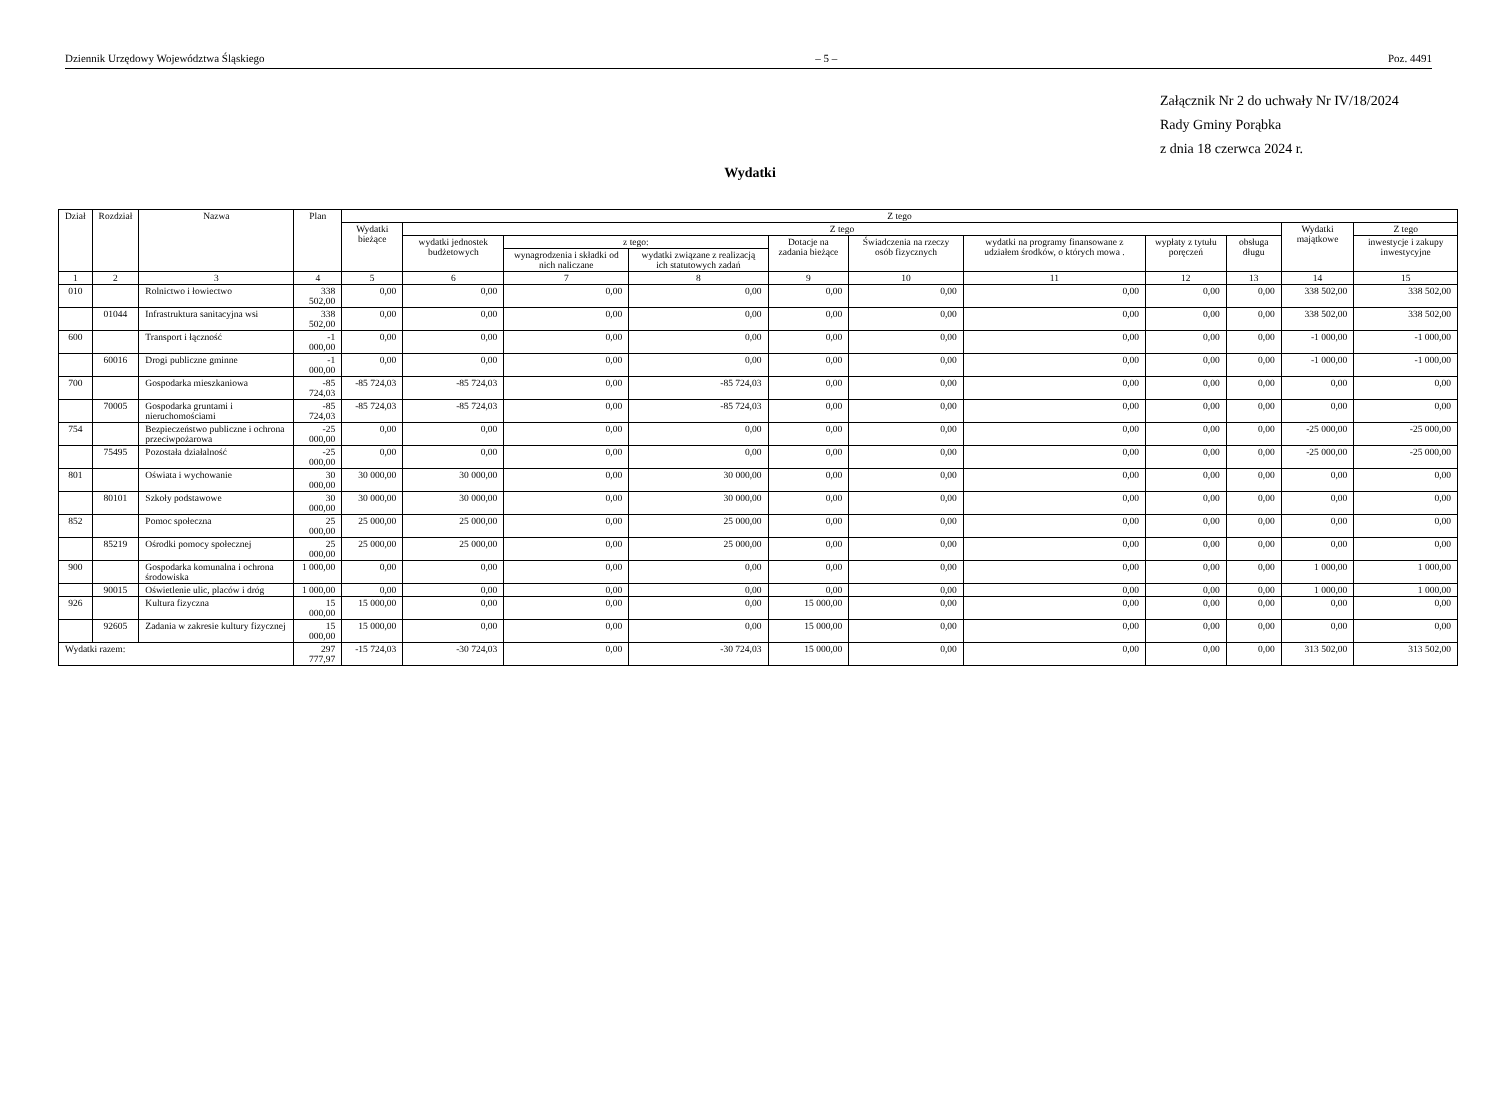Dziennik Urzędowy Województwa Śląskiego – 5 – Poz. 4491
Załącznik Nr 2 do uchwały Nr IV/18/2024
Rady Gminy Porąbka
z dnia 18 czerwca 2024 r.
Wydatki
| Dział | Rozdział | Nazwa | Plan | Z tego | | | | | | | | | | |
| --- | --- | --- | --- | --- | --- | --- | --- | --- | --- | --- | --- | --- | --- | --- |
| | | | | Wydatki bieżące | Z tego | | | | | | | | Wydatki majątkowe | Z tego |
| | | | | | wydatki jednostek budżetowych | z tego: | | Dotacje na zadania bieżące | Świadczenia na rzeczy osób fizycznych | wydatki na programy finansowane z udziałem środków, o których mowa . | wypłaty z tytułu poręczeń | obsługa długu | | inwestycje i zakupy inwestycyjne |
| | | | | | | wynagrodzenia i składki od nich naliczane | wydatki związane z realizacją ich statutowych zadań | | | | | | | |
| 1 | 2 | 3 | 4 | 5 | 6 | 7 | 8 | 9 | 10 | 11 | 12 | 13 | 14 | 15 |
| 010 | | Rolnictwo i łowiectwo | 338 502,00 | 0,00 | 0,00 | 0,00 | 0,00 | 0,00 | 0,00 | 0,00 | 0,00 | 0,00 | 338 502,00 | 338 502,00 |
| | 01044 | Infrastruktura sanitacyjna wsi | 338 502,00 | 0,00 | 0,00 | 0,00 | 0,00 | 0,00 | 0,00 | 0,00 | 0,00 | 0,00 | 338 502,00 | 338 502,00 |
| 600 | | Transport i łączność | -1 000,00 | 0,00 | 0,00 | 0,00 | 0,00 | 0,00 | 0,00 | 0,00 | 0,00 | 0,00 | -1 000,00 | -1 000,00 |
| | 60016 | Drogi publiczne gminne | -1 000,00 | 0,00 | 0,00 | 0,00 | 0,00 | 0,00 | 0,00 | 0,00 | 0,00 | 0,00 | -1 000,00 | -1 000,00 |
| 700 | | Gospodarka mieszkaniowa | -85 724,03 | -85 724,03 | -85 724,03 | 0,00 | -85 724,03 | 0,00 | 0,00 | 0,00 | 0,00 | 0,00 | 0,00 | 0,00 |
| | 70005 | Gospodarka gruntami i nieruchomościami | -85 724,03 | -85 724,03 | -85 724,03 | 0,00 | -85 724,03 | 0,00 | 0,00 | 0,00 | 0,00 | 0,00 | 0,00 | 0,00 |
| 754 | | Bezpieczeństwo publiczne i ochrona przeciwpożarowa | -25 000,00 | 0,00 | 0,00 | 0,00 | 0,00 | 0,00 | 0,00 | 0,00 | 0,00 | 0,00 | -25 000,00 | -25 000,00 |
| | 75495 | Pozostała działalność | -25 000,00 | 0,00 | 0,00 | 0,00 | 0,00 | 0,00 | 0,00 | 0,00 | 0,00 | 0,00 | -25 000,00 | -25 000,00 |
| 801 | | Oświata i wychowanie | 30 000,00 | 30 000,00 | 30 000,00 | 0,00 | 30 000,00 | 0,00 | 0,00 | 0,00 | 0,00 | 0,00 | 0,00 | 0,00 |
| | 80101 | Szkoły podstawowe | 30 000,00 | 30 000,00 | 30 000,00 | 0,00 | 30 000,00 | 0,00 | 0,00 | 0,00 | 0,00 | 0,00 | 0,00 | 0,00 |
| 852 | | Pomoc społeczna | 25 000,00 | 25 000,00 | 25 000,00 | 0,00 | 25 000,00 | 0,00 | 0,00 | 0,00 | 0,00 | 0,00 | 0,00 | 0,00 |
| | 85219 | Ośrodki pomocy społecznej | 25 000,00 | 25 000,00 | 25 000,00 | 0,00 | 25 000,00 | 0,00 | 0,00 | 0,00 | 0,00 | 0,00 | 0,00 | 0,00 |
| 900 | | Gospodarka komunalna i ochrona środowiska | 1 000,00 | 0,00 | 0,00 | 0,00 | 0,00 | 0,00 | 0,00 | 0,00 | 0,00 | 0,00 | 1 000,00 | 1 000,00 |
| | 90015 | Oświetlenie ulic, placów i dróg | 1 000,00 | 0,00 | 0,00 | 0,00 | 0,00 | 0,00 | 0,00 | 0,00 | 0,00 | 0,00 | 1 000,00 | 1 000,00 |
| 926 | | Kultura fizyczna | 15 000,00 | 15 000,00 | 0,00 | 0,00 | 0,00 | 15 000,00 | 0,00 | 0,00 | 0,00 | 0,00 | 0,00 | 0,00 |
| | 92605 | Zadania w zakresie kultury fizycznej | 15 000,00 | 15 000,00 | 0,00 | 0,00 | 0,00 | 15 000,00 | 0,00 | 0,00 | 0,00 | 0,00 | 0,00 | 0,00 |
| Wydatki razem: | | | 297 777,97 | -15 724,03 | -30 724,03 | 0,00 | -30 724,03 | 15 000,00 | 0,00 | 0,00 | 0,00 | 0,00 | 313 502,00 | 313 502,00 |